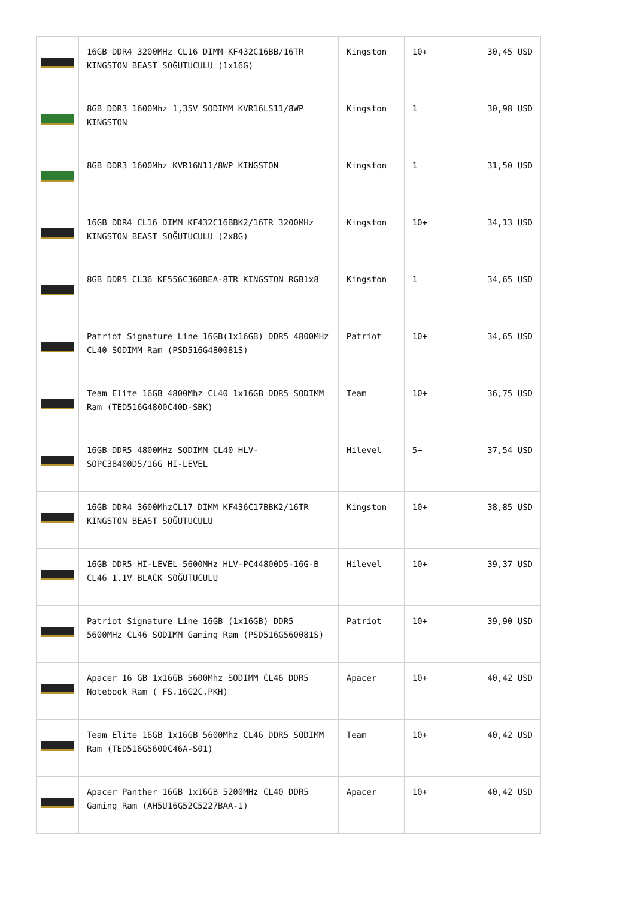| | 16GB DDR4 3200MHz CL16 DIMM KF432C16BB/16TR KINGSTON BEAST SOĞUTUCULU (1x16G) | Kingston | 10+ | 30,45 USD |
| | 8GB DDR3 1600Mhz 1,35V SODIMM KVR16LS11/8WP KINGSTON | Kingston | 1 | 30,98 USD |
| | 8GB DDR3 1600Mhz KVR16N11/8WP KINGSTON | Kingston | 1 | 31,50 USD |
| | 16GB DDR4 CL16 DIMM KF432C16BBK2/16TR 3200MHz KINGSTON BEAST SOĞUTUCULU (2x8G) | Kingston | 10+ | 34,13 USD |
| | 8GB DDR5 CL36 KF556C36BBEA-8TR KINGSTON RGB1x8 | Kingston | 1 | 34,65 USD |
| | Patriot Signature Line 16GB(1x16GB) DDR5 4800MHz CL40 SODIMM Ram (PSD516G480081S) | Patriot | 10+ | 34,65 USD |
| | Team Elite 16GB 4800Mhz CL40 1x16GB DDR5 SODIMM Ram (TED516G4800C40D-SBK) | Team | 10+ | 36,75 USD |
| | 16GB DDR5 4800MHz SODIMM CL40 HLV-SOPC38400D5/16G HI-LEVEL | Hilevel | 5+ | 37,54 USD |
| | 16GB DDR4 3600MhzCL17 DIMM KF436C17BBK2/16TR KINGSTON BEAST SOĞUTUCULU | Kingston | 10+ | 38,85 USD |
| | 16GB DDR5 HI-LEVEL 5600MHz HLV-PC44800D5-16G-B CL46 1.1V BLACK SOĞUTUCULU | Hilevel | 10+ | 39,37 USD |
| | Patriot Signature Line 16GB (1x16GB) DDR5 5600MHz CL46 SODIMM Gaming Ram (PSD516G560081S) | Patriot | 10+ | 39,90 USD |
| | Apacer 16 GB 1x16GB 5600Mhz SODIMM CL46 DDR5 Notebook Ram ( FS.16G2C.PKH) | Apacer | 10+ | 40,42 USD |
| | Team Elite 16GB 1x16GB 5600Mhz CL46 DDR5 SODIMM Ram (TED516G5600C46A-S01) | Team | 10+ | 40,42 USD |
| | Apacer Panther 16GB 1x16GB 5200MHz CL40 DDR5 Gaming Ram (AH5U16G52C5227BAA-1) | Apacer | 10+ | 40,42 USD |